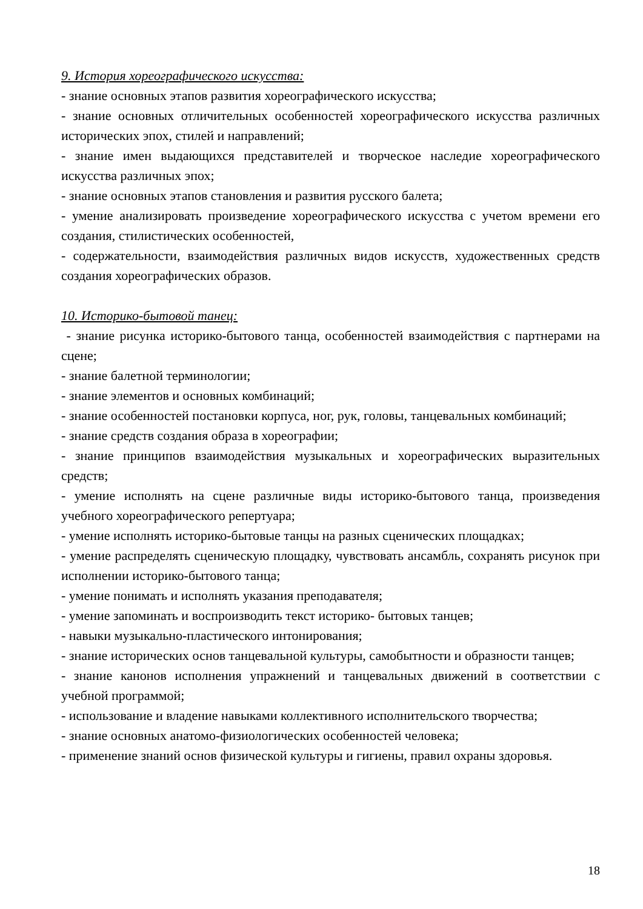9. История хореографического искусства:
- знание основных этапов развития хореографического искусства;
- знание основных отличительных особенностей хореографического искусства различных исторических эпох, стилей и направлений;
- знание имен выдающихся представителей и творческое наследие хореографического искусства различных эпох;
- знание основных этапов становления и развития русского балета;
- умение анализировать произведение хореографического искусства с учетом времени его создания, стилистических особенностей,
- содержательности, взаимодействия различных видов искусств, художественных средств создания хореографических образов.
10. Историко-бытовой танец:
- знание рисунка историко-бытового танца, особенностей взаимодействия с партнерами на сцене;
- знание балетной терминологии;
- знание элементов и основных комбинаций;
- знание особенностей постановки корпуса, ног, рук, головы, танцевальных комбинаций;
- знание средств создания образа в хореографии;
- знание принципов взаимодействия музыкальных и хореографических выразительных средств;
- умение исполнять на сцене различные виды историко-бытового танца, произведения учебного хореографического репертуара;
- умение исполнять историко-бытовые танцы на разных сценических площадках;
- умение распределять сценическую площадку, чувствовать ансамбль, сохранять рисунок при исполнении историко-бытового танца;
- умение понимать и исполнять указания преподавателя;
- умение запоминать и воспроизводить текст историко- бытовых танцев;
- навыки музыкально-пластического интонирования;
- знание исторических основ танцевальной культуры, самобытности и образности танцев;
- знание канонов исполнения упражнений и танцевальных движений в соответствии с учебной программой;
- использование и владение навыками коллективного исполнительского творчества;
- знание основных анатомо-физиологических особенностей человека;
- применение знаний основ физической культуры и гигиены, правил охраны здоровья.
18